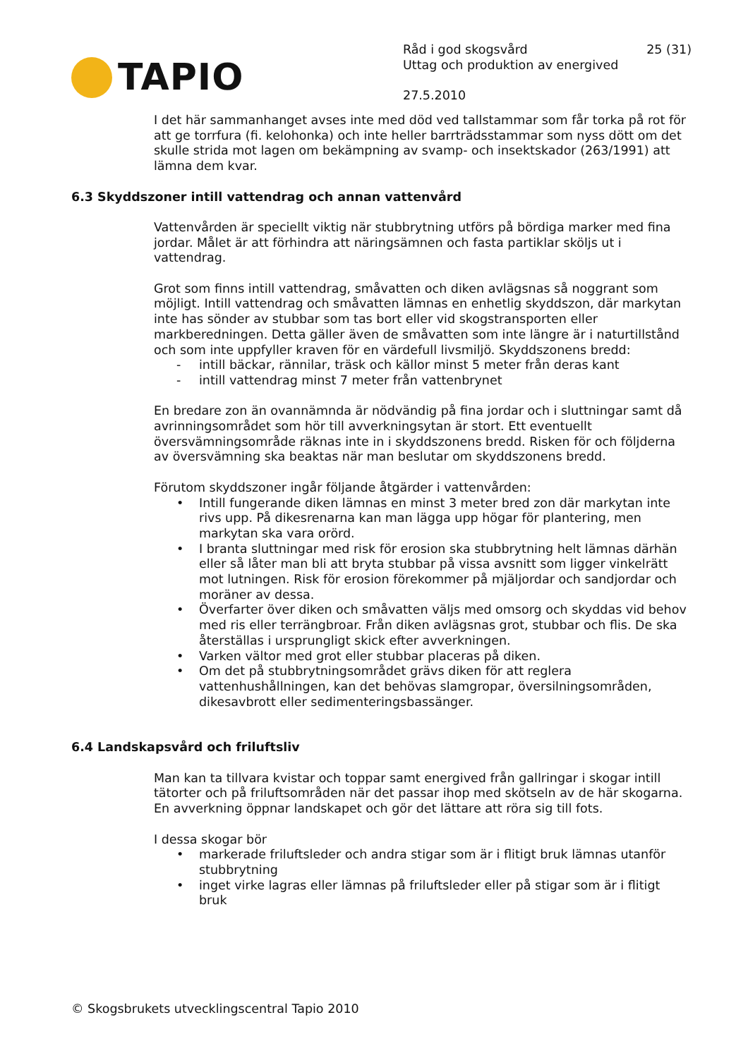TAPIO
Råd i god skogsvård 25 (31)
Uttag och produktion av energived
27.5.2010
I det här sammanhanget avses inte med död ved tallstammar som får torka på rot för att ge torrfura (fi. kelohonka) och inte heller barrträdsstammar som nyss dött om det skulle strida mot lagen om bekämpning av svamp- och insektskador (263/1991) att lämna dem kvar.
6.3 Skyddszoner intill vattendrag och annan vattenvård
Vattenvården är speciellt viktig när stubbrytning utförs på bördiga marker med fina jordar. Målet är att förhindra att näringsämnen och fasta partiklar sköljs ut i vattendrag.
Grot som finns intill vattendrag, småvatten och diken avlägsnas så noggrant som möjligt. Intill vattendrag och småvatten lämnas en enhetlig skyddszon, där markytan inte has sönder av stubbar som tas bort eller vid skogstransporten eller markberedningen. Detta gäller även de småvatten som inte längre är i naturtillstånd och som inte uppfyller kraven för en värdefull livsmiljö. Skyddszonens bredd:
- intill bäckar, rännilar, träsk och källor minst 5 meter från deras kant
- intill vattendrag minst 7 meter från vattenbrynet
En bredare zon än ovannämnda är nödvändig på fina jordar och i sluttningar samt då avrinningsområdet som hör till avverkningsytan är stort. Ett eventuellt översvämningsområde räknas inte in i skyddszonens bredd. Risken för och följderna av översvämning ska beaktas när man beslutar om skyddszonens bredd.
Förutom skyddszoner ingår följande åtgärder i vattenvården:
• Intill fungerande diken lämnas en minst 3 meter bred zon där markytan inte rivs upp. På dikesrenarna kan man lägga upp högar för plantering, men markytan ska vara orörd.
• I branta sluttningar med risk för erosion ska stubbrytning helt lämnas därhän eller så låter man bli att bryta stubbar på vissa avsnitt som ligger vinkelrätt mot lutningen. Risk för erosion förekommer på mjäljordar och sandjordar och moräner av dessa.
• Överfarter över diken och småvatten väljs med omsorg och skyddas vid behov med ris eller terrängbroar. Från diken avlägsnas grot, stubbar och flis. De ska återställas i ursprungligt skick efter avverkningen.
• Varken vältor med grot eller stubbar placeras på diken.
• Om det på stubbrytningsområdet grävs diken för att reglera vattenhushållningen, kan det behövas slamgropar, översilningsområden, dikesavbrott eller sedimenteringsbassänger.
6.4 Landskapsvård och friluftsliv
Man kan ta tillvara kvistar och toppar samt energived från gallringar i skogar intill tätorter och på friluftsområden när det passar ihop med skötseln av de här skogarna. En avverkning öppnar landskapet och gör det lättare att röra sig till fots.
I dessa skogar bör
• markerade friluftsleder och andra stigar som är i flitigt bruk lämnas utanför stubbrytning
• inget virke lagras eller lämnas på friluftsleder eller på stigar som är i flitigt bruk
© Skogsbrukets utvecklingscentral Tapio 2010